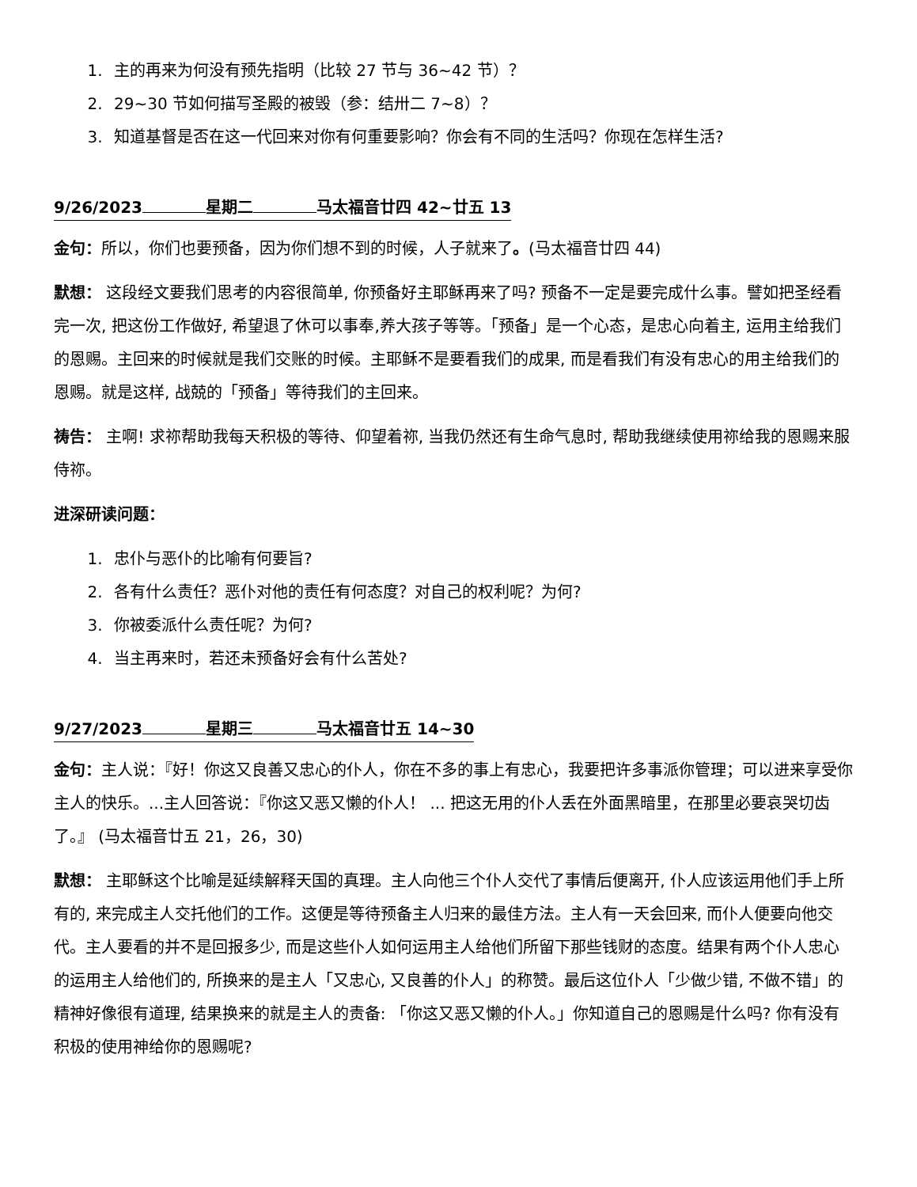1. 主的再来为何没有预先指明（比较 27 节与 36~42 节）？
2. 29~30 节如何描写圣殿的被毁（参：结卅二 7~8）？
3. 知道基督是否在这一代回来对你有何重要影响？你会有不同的生活吗？你现在怎样生活?
9/26/2023 星期二 马太福音廿四 42~廿五 13
金句：所以，你们也要预备，因为你们想不到的时候，人子就来了。(马太福音廿四 44)
默想： 这段经文要我们思考的内容很简单, 你预备好主耶稣再来了吗? 预备不一定是要完成什么事。譬如把圣经看完一次, 把这份工作做好, 希望退了休可以事奉,养大孩子等等。「预备」是一个心态，是忠心向着主, 运用主给我们的恩赐。主回来的时候就是我们交账的时候。主耶稣不是要看我们的成果, 而是看我们有没有忠心的用主给我们的恩赐。就是这样, 战兢的「预备」等待我们的主回来。
祷告： 主啊! 求祢帮助我每天积极的等待、仰望着祢, 当我仍然还有生命气息时, 帮助我继续使用祢给我的恩赐来服侍祢。
进深研读问题：
1. 忠仆与恶仆的比喻有何要旨?
2. 各有什么责任？恶仆对他的责任有何态度？对自己的权利呢？为何?
3. 你被委派什么责任呢？为何?
4. 当主再来时，若还未预备好会有什么苦处?
9/27/2023 星期三 马太福音廿五 14~30
金句：主人说：『好！你这又良善又忠心的仆人，你在不多的事上有忠心，我要把许多事派你管理；可以进来享受你主人的快乐。...主人回答说：『你这又恶又懒的仆人！ ... 把这无用的仆人丢在外面黑暗里，在那里必要哀哭切齿了。』 (马太福音廿五 21，26，30)
默想： 主耶稣这个比喻是延续解释天国的真理。主人向他三个仆人交代了事情后便离开, 仆人应该运用他们手上所有的, 来完成主人交托他们的工作。这便是等待预备主人归来的最佳方法。主人有一天会回来, 而仆人便要向他交代。主人要看的并不是回报多少, 而是这些仆人如何运用主人给他们所留下那些钱财的态度。结果有两个仆人忠心的运用主人给他们的, 所换来的是主人「又忠心, 又良善的仆人」的称赞。最后这位仆人「少做少错, 不做不错」的精神好像很有道理, 结果换来的就是主人的责备: 「你这又恶又懒的仆人。」你知道自己的恩赐是什么吗? 你有没有积极的使用神给你的恩赐呢?